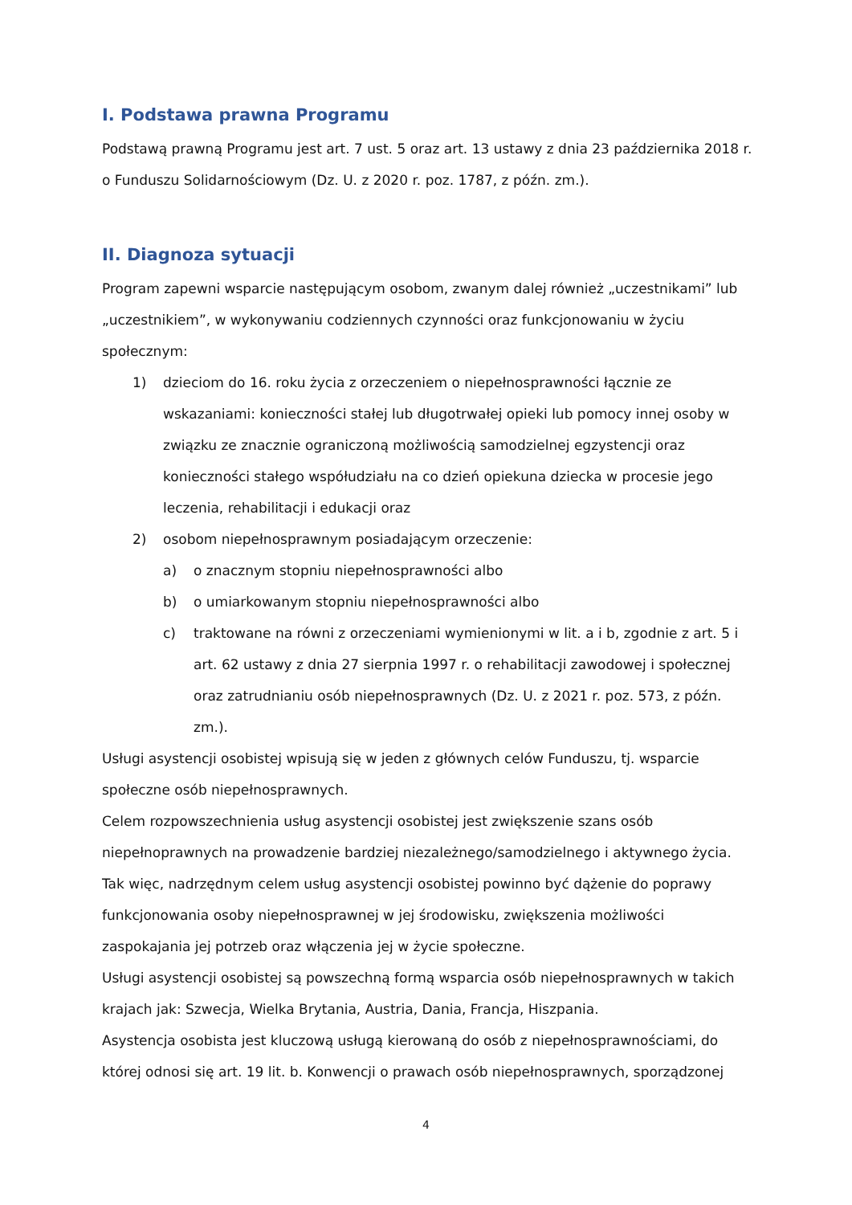I. Podstawa prawna Programu
Podstawą prawną Programu jest art. 7 ust. 5 oraz art. 13 ustawy z dnia 23 października 2018 r. o Funduszu Solidarnościowym (Dz. U. z 2020 r. poz. 1787, z późn. zm.).
II. Diagnoza sytuacji
Program zapewni wsparcie następującym osobom, zwanym dalej również „uczestnikami” lub „uczestnikiem”, w wykonywaniu codziennych czynności oraz funkcjonowaniu w życiu społecznym:
1) dzieciom do 16. roku życia z orzeczeniem o niepełnosprawności łącznie ze wskazaniami: konieczności stałej lub długotrwałej opieki lub pomocy innej osoby w związku ze znacznie ograniczoną możliwością samodzielnej egzystencji oraz konieczności stałego współudziału na co dzień opiekuna dziecka w procesie jego leczenia, rehabilitacji i edukacji oraz
2) osobom niepełnosprawnym posiadającym orzeczenie:
a) o znacznym stopniu niepełnosprawności albo
b) o umiarkowanym stopniu niepełnosprawności albo
c) traktowane na równi z orzeczeniami wymienionymi w lit. a i b, zgodnie z art. 5 i art. 62 ustawy z dnia 27 sierpnia 1997 r. o rehabilitacji zawodowej i społecznej oraz zatrudnianiu osób niepełnosprawnych (Dz. U. z 2021 r. poz. 573, z późn. zm.).
Usługi asystencji osobistej wpisują się w jeden z głównych celów Funduszu, tj. wsparcie społeczne osób niepełnosprawnych.
Celem rozpowszechnienia usług asystencji osobistej jest zwiększenie szans osób niepełnoprawnych na prowadzenie bardziej niezależnego/samodzielnego i aktywnego życia. Tak więc, nadrzędnym celem usług asystencji osobistej powinno być dążenie do poprawy funkcjonowania osoby niepełnosprawnej w jej środowisku, zwiększenia możliwości zaspokajania jej potrzeb oraz włączenia jej w życie społeczne.
Usługi asystencji osobistej są powszechną formą wsparcia osób niepełnosprawnych w takich krajach jak: Szwecja, Wielka Brytania, Austria, Dania, Francja, Hiszpania.
Asystencja osobista jest kluczową usługą kierowaną do osób z niepełnosprawnościami, do której odnosi się art. 19 lit. b. Konwencji o prawach osób niepełnosprawnych, sporządzonej
4